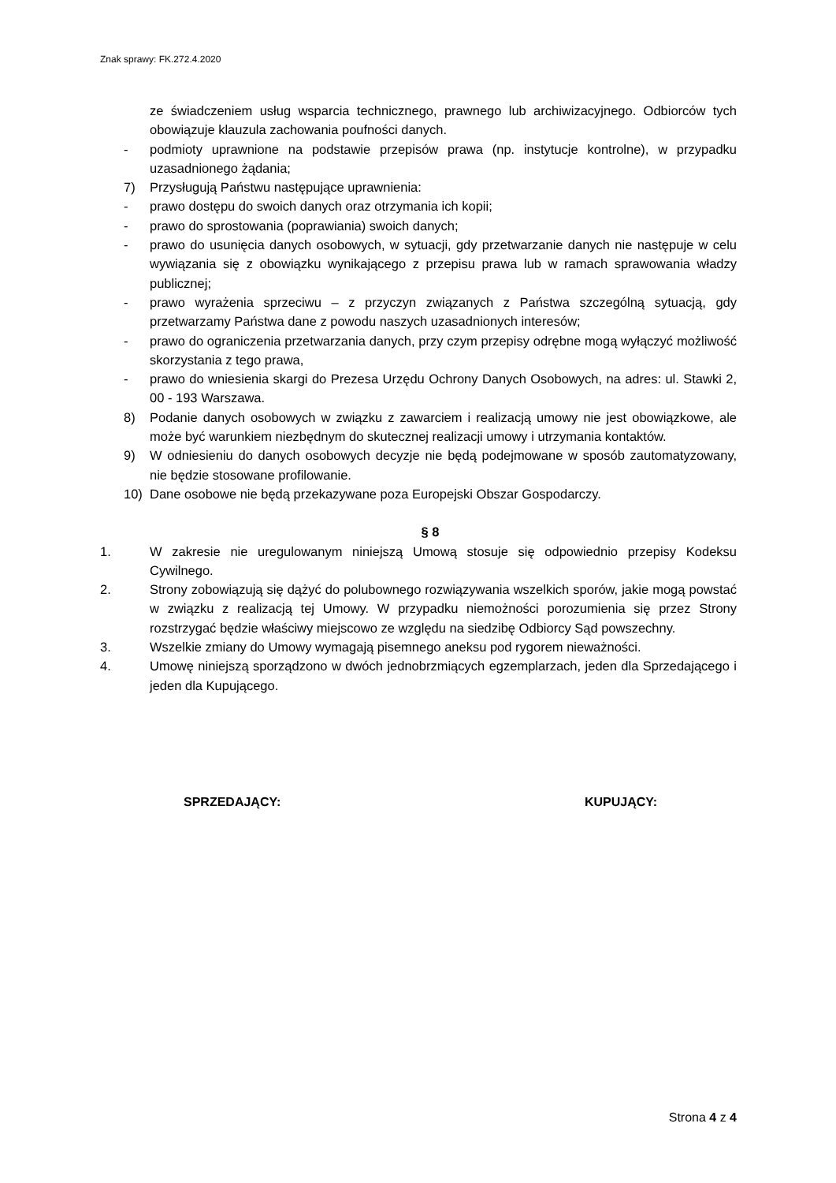Znak sprawy: FK.272.4.2020
ze świadczeniem usług wsparcia technicznego, prawnego lub archiwizacyjnego. Odbiorców tych obowiązuje klauzula zachowania poufności danych.
- podmioty uprawnione na podstawie przepisów prawa (np. instytucje kontrolne), w przypadku uzasadnionego żądania;
7) Przysługują Państwu następujące uprawnienia:
- prawo dostępu do swoich danych oraz otrzymania ich kopii;
- prawo do sprostowania (poprawiania) swoich danych;
- prawo do usunięcia danych osobowych, w sytuacji, gdy przetwarzanie danych nie następuje w celu wywiązania się z obowiązku wynikającego z przepisu prawa lub w ramach sprawowania władzy publicznej;
- prawo wyrażenia sprzeciwu – z przyczyn związanych z Państwa szczególną sytuacją, gdy przetwarzamy Państwa dane z powodu naszych uzasadnionych interesów;
- prawo do ograniczenia przetwarzania danych, przy czym przepisy odrębne mogą wyłączyć możliwość skorzystania z tego prawa,
- prawo do wniesienia skargi do Prezesa Urzędu Ochrony Danych Osobowych, na adres: ul. Stawki 2, 00 - 193 Warszawa.
8) Podanie danych osobowych w związku z zawarciem i realizacją umowy nie jest obowiązkowe, ale może być warunkiem niezbędnym do skutecznej realizacji umowy i utrzymania kontaktów.
9) W odniesieniu do danych osobowych decyzje nie będą podejmowane w sposób zautomatyzowany, nie będzie stosowane profilowanie.
10) Dane osobowe nie będą przekazywane poza Europejski Obszar Gospodarczy.
§ 8
1. W zakresie nie uregulowanym niniejszą Umową stosuje się odpowiednio przepisy Kodeksu Cywilnego.
2. Strony zobowiązują się dążyć do polubownego rozwiązywania wszelkich sporów, jakie mogą powstać w związku z realizacją tej Umowy. W przypadku niemożności porozumienia się przez Strony rozstrzygać będzie właściwy miejscowo ze względu na siedzibę Odbiorcy Sąd powszechny.
3. Wszelkie zmiany do Umowy wymagają pisemnego aneksu pod rygorem nieważności.
4. Umowę niniejszą sporządzono w dwóch jednobrzmiących egzemplarzach, jeden dla Sprzedającego i jeden dla Kupującego.
SPRZEDAJĄCY: KUPUJĄCY:
Strona 4 z 4